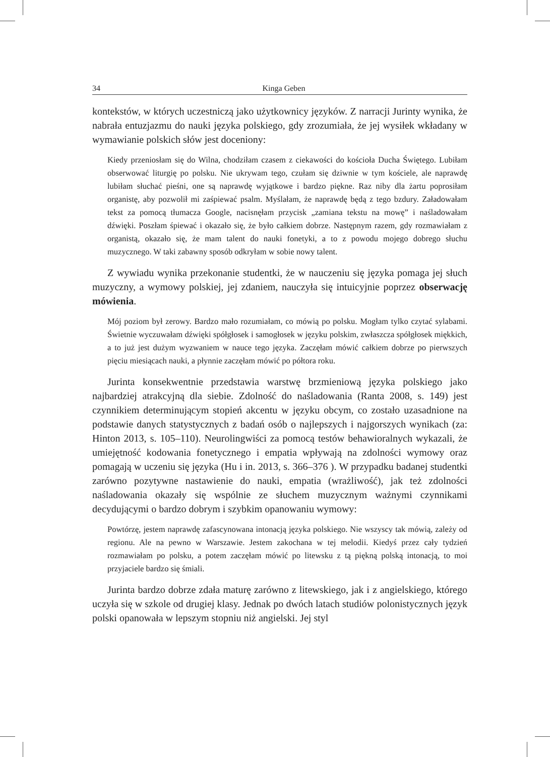34 Kinga Geben
kontekstów, w których uczestniczą jako użytkownicy języków. Z narracji Jurinty wynika, że nabrała entuzjazmu do nauki języka polskiego, gdy zrozumiała, że jej wysiłek wkładany w wymawianie polskich słów jest doceniony:
Kiedy przeniosłam się do Wilna, chodziłam czasem z ciekawości do kościoła Ducha Świętego. Lubiłam obserwować liturgię po polsku. Nie ukrywam tego, czułam się dziwnie w tym kościele, ale naprawdę lubiłam słuchać pieśni, one są naprawdę wyjątkowe i bardzo piękne. Raz niby dla żartu poprosiłam organistę, aby pozwolił mi zaśpiewać psalm. Myślałam, że naprawdę będą z tego bzdury. Załadowałam tekst za pomocą tłumacza Google, nacisnęłam przycisk „zamiana tekstu na mowę” i naśladowałam dźwięki. Poszłam śpiewać i okazało się, że było całkiem dobrze. Następnym razem, gdy rozmawiałam z organistą, okazało się, że mam talent do nauki fonetyki, a to z powodu mojego dobrego słuchu muzycznego. W taki zabawny sposób odkryłam w sobie nowy talent.
Z wywiadu wynika przekonanie studentki, że w nauczeniu się języka pomaga jej słuch muzyczny, a wymowy polskiej, jej zdaniem, nauczyła się intuicyjnie poprzez obserwację mówienia.
Mój poziom był zerowy. Bardzo mało rozumiałam, co mówią po polsku. Mogłam tylko czytać sylabami. Świetnie wyczuwałam dźwięki spółgłosek i samogłosek w języku polskim, zwłaszcza spółgłosek miękkich, a to już jest dużym wyzwaniem w nauce tego języka. Zaczęłam mówić całkiem dobrze po pierwszych pięciu miesiącach nauki, a płynnie zaczęłam mówić po półtora roku.
Jurinta konsekwentnie przedstawia warstwę brzmieniową języka polskiego jako najbardziej atrakcyjną dla siebie. Zdolność do naśladowania (Ranta 2008, s. 149) jest czynnikiem determinującym stopień akcentu w języku obcym, co zostało uzasadnione na podstawie danych statystycznych z badań osób o najlepszych i najgorszych wynikach (za: Hinton 2013, s. 105–110). Neurolingwiści za pomocą testów behawioralnych wykazali, że umiejętność kodowania fonetycznego i empatia wpływają na zdolności wymowy oraz pomagają w uczeniu się języka (Hu i in. 2013, s. 366–376 ). W przypadku badanej studentki zarówno pozytywne nastawienie do nauki, empatia (wrażliwość), jak też zdolności naśladowania okazały się wspólnie ze słuchem muzycznym ważnymi czynnikami decydującymi o bardzo dobrym i szybkim opanowaniu wymowy:
Powtórzę, jestem naprawdę zafascynowana intonacją języka polskiego. Nie wszyscy tak mówią, zależy od regionu. Ale na pewno w Warszawie. Jestem zakochana w tej melodii. Kiedyś przez cały tydzień rozmawiałam po polsku, a potem zaczęłam mówić po litewsku z tą piękną polską intonacją, to moi przyjaciele bardzo się śmiali.
Jurinta bardzo dobrze zdała maturę zarówno z litewskiego, jak i z angielskiego, którego uczyła się w szkole od drugiej klasy. Jednak po dwóch latach studiów polonistycznych język polski opanowała w lepszym stopniu niż angielski. Jej styl